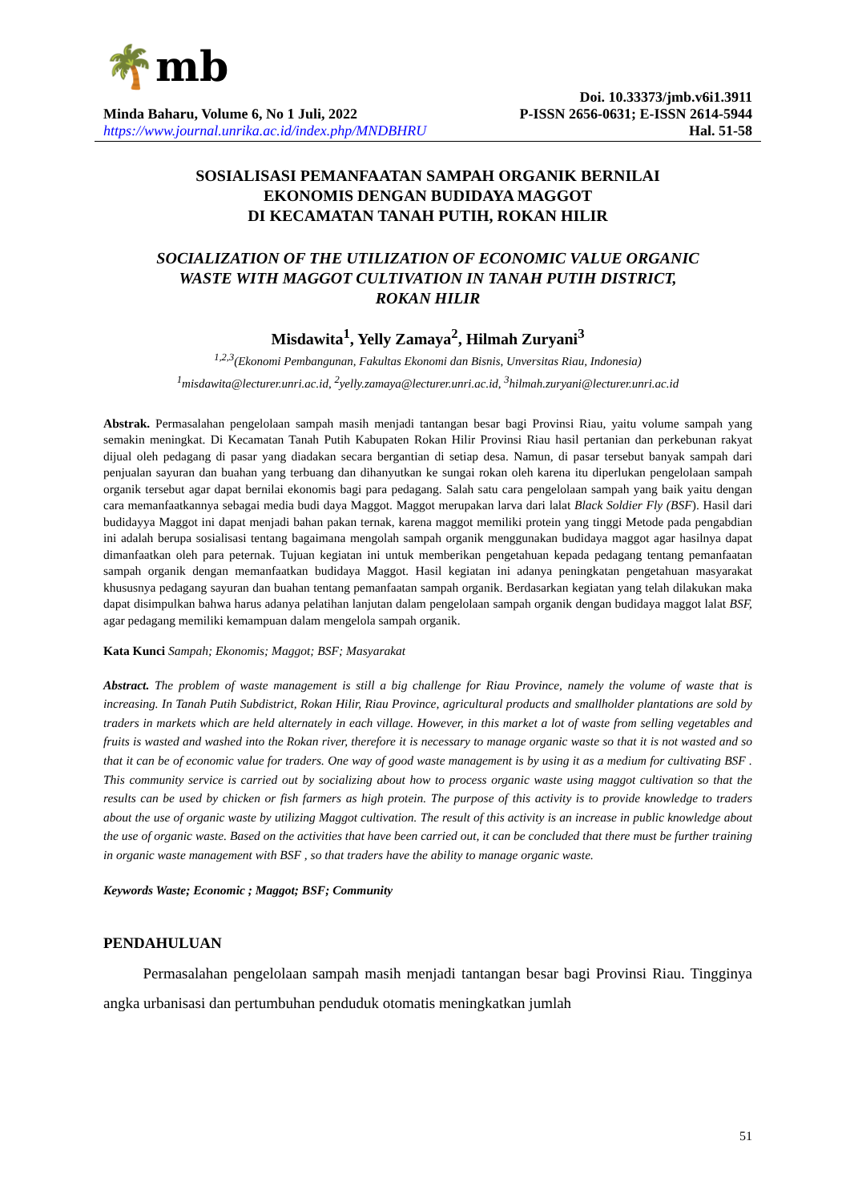🌴mb
Doi. 10.33373/jmb.v6i1.3911
Minda Baharu, Volume 6, No 1 Juli, 2022 P-ISSN 2656-0631; E-ISSN 2614-5944
https://www.journal.unrika.ac.id/index.php/MNDBHRU Hal. 51-58
SOSIALISASI PEMANFAATAN SAMPAH ORGANIK BERNILAI
EKONOMIS DENGAN BUDIDAYA MAGGOT
DI KECAMATAN TANAH PUTIH, ROKAN HILIR
SOCIALIZATION OF THE UTILIZATION OF ECONOMIC VALUE ORGANIC
WASTE WITH MAGGOT CULTIVATION IN TANAH PUTIH DISTRICT,
ROKAN HILIR
Misdawita<sup>1</sup>, Yelly Zamaya<sup>2</sup>, Hilmah Zuryani<sup>3</sup>
<sup>1,2,3</sup>(Ekonomi Pembangunan, Fakultas Ekonomi dan Bisnis, Unversitas Riau, Indonesia)
<sup>1</sup> misdawita@lecturer.unri.ac.id, <sup>2</sup>yelly.zamaya@lecturer.unri.ac.id, <sup>3</sup>hilmah.zuryani@lecturer.unri.ac.id
Abstrak. Permasalahan pengelolaan sampah masih menjadi tantangan besar bagi Provinsi Riau, yaitu volume sampah yang semakin meningkat. Di Kecamatan Tanah Putih Kabupaten Rokan Hilir Provinsi Riau hasil pertanian dan perkebunan rakyat dijual oleh pedagang di pasar yang diadakan secara bergantian di setiap desa. Namun, di pasar tersebut banyak sampah dari penjualan sayuran dan buahan yang terbuang dan dihanyutkan ke sungai rokan oleh karena itu diperlukan pengelolaan sampah organik tersebut agar dapat bernilai ekonomis bagi para pedagang. Salah satu cara pengelolaan sampah yang baik yaitu dengan cara memanfaatkannya sebagai media budi daya Maggot. Maggot merupakan larva dari lalat Black Soldier Fly (BSF). Hasil dari budidayya Maggot ini dapat menjadi bahan pakan ternak, karena maggot memiliki protein yang tinggi Metode pada pengabdian ini adalah berupa sosialisasi tentang bagaimana mengolah sampah organik menggunakan budidaya maggot agar hasilnya dapat dimanfaatkan oleh para peternak. Tujuan kegiatan ini untuk memberikan pengetahuan kepada pedagang tentang pemanfaatan sampah organik dengan memanfaatkan budidaya Maggot. Hasil kegiatan ini adanya peningkatan pengetahuan masyarakat khususnya pedagang sayuran dan buahan tentang pemanfaatan sampah organik. Berdasarkan kegiatan yang telah dilakukan maka dapat disimpulkan bahwa harus adanya pelatihan lanjutan dalam pengelolaan sampah organik dengan budidaya maggot lalat BSF, agar pedagang memiliki kemampuan dalam mengelola sampah organik.
Kata Kunci Sampah; Ekonomis; Maggot; BSF; Masyarakat
Abstract. The problem of waste management is still a big challenge for Riau Province, namely the volume of waste that is increasing. In Tanah Putih Subdistrict, Rokan Hilir, Riau Province, agricultural products and smallholder plantations are sold by traders in markets which are held alternately in each village. However, in this market a lot of waste from selling vegetables and fruits is wasted and washed into the Rokan river, therefore it is necessary to manage organic waste so that it is not wasted and so that it can be of economic value for traders. One way of good waste management is by using it as a medium for cultivating BSF . This community service is carried out by socializing about how to process organic waste using maggot cultivation so that the results can be used by chicken or fish farmers as high protein. The purpose of this activity is to provide knowledge to traders about the use of organic waste by utilizing Maggot cultivation. The result of this activity is an increase in public knowledge about the use of organic waste. Based on the activities that have been carried out, it can be concluded that there must be further training in organic waste management with BSF , so that traders have the ability to manage organic waste.
Keywords Waste; Economic ; Maggot; BSF; Community
PENDAHULUAN
Permasalahan pengelolaan sampah masih menjadi tantangan besar bagi Provinsi Riau. Tingginya angka urbanisasi dan pertumbuhan penduduk otomatis meningkatkan jumlah
51